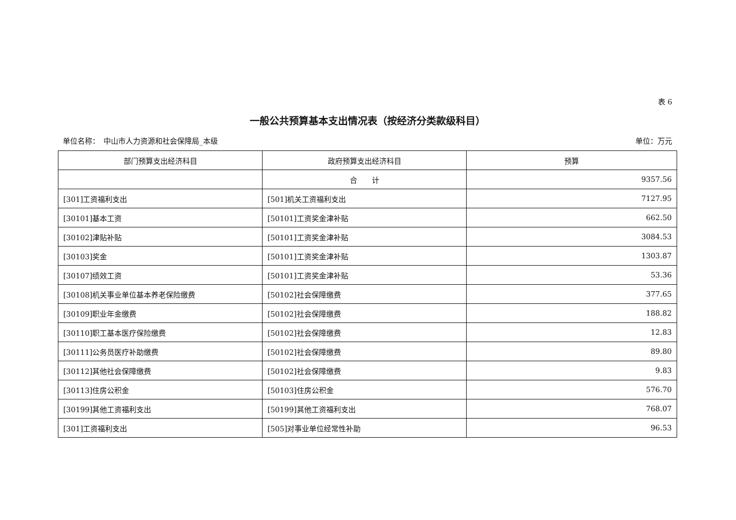表 6
一般公共预算基本支出情况表（按经济分类款级科目）
单位名称：　中山市人力资源和社会保障局_本级 单位：万元
| 部门预算支出经济科目 | 政府预算支出经济科目 | 预算 |
| --- | --- | --- |
| | 合 计 | 9357.56 |
| [301]工资福利支出 | [501]机关工资福利支出 | 7127.95 |
| [30101]基本工资 | [50101]工资奖金津补贴 | 662.50 |
| [30102]津贴补贴 | [50101]工资奖金津补贴 | 3084.53 |
| [30103]奖金 | [50101]工资奖金津补贴 | 1303.87 |
| [30107]绩效工资 | [50101]工资奖金津补贴 | 53.36 |
| [30108]机关事业单位基本养老保险缴费 | [50102]社会保障缴费 | 377.65 |
| [30109]职业年金缴费 | [50102]社会保障缴费 | 188.82 |
| [30110]职工基本医疗保险缴费 | [50102]社会保障缴费 | 12.83 |
| [30111]公务员医疗补助缴费 | [50102]社会保障缴费 | 89.80 |
| [30112]其他社会保障缴费 | [50102]社会保障缴费 | 9.83 |
| [30113]住房公积金 | [50103]住房公积金 | 576.70 |
| [30199]其他工资福利支出 | [50199]其他工资福利支出 | 768.07 |
| [301]工资福利支出 | [505]对事业单位经常性补助 | 96.53 |